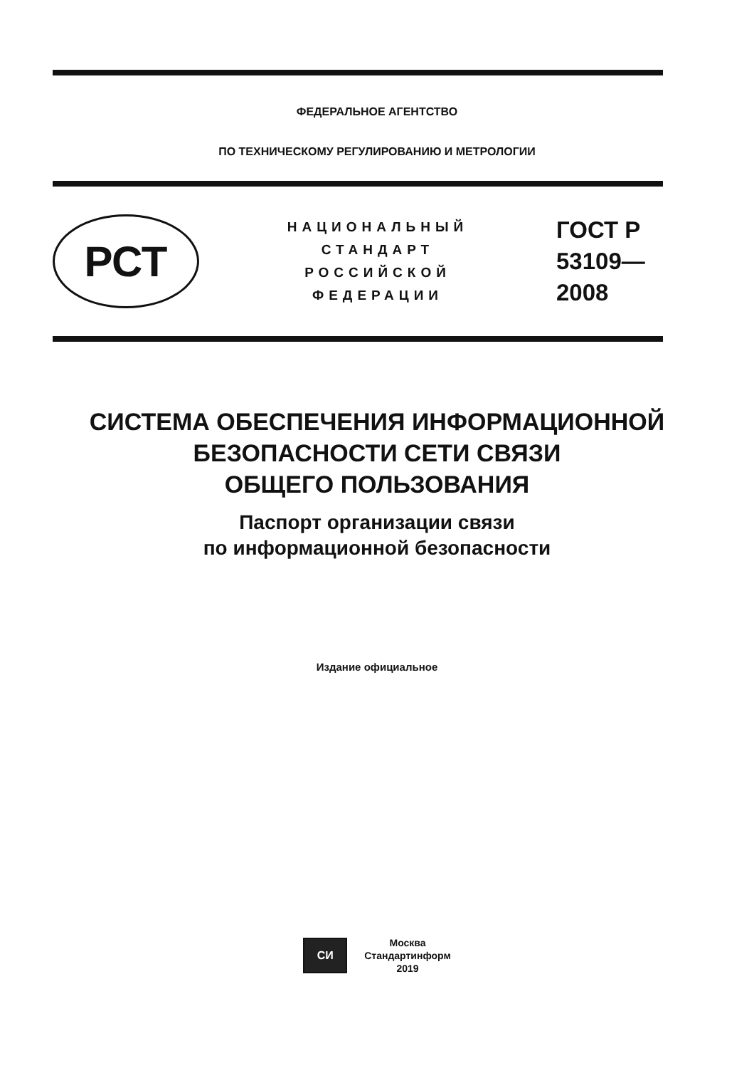ФЕДЕРАЛЬНОЕ АГЕНТСТВО
ПО ТЕХНИЧЕСКОМУ РЕГУЛИРОВАНИЮ И МЕТРОЛОГИИ
РСТ
НАЦИОНАЛЬНЫЙ
СТАНДАРТ
РОССИЙСКОЙ
ФЕДЕРАЦИИ
ГОСТ Р
53109—
2008
СИСТЕМА ОБЕСПЕЧЕНИЯ ИНФОРМАЦИОННОЙ
БЕЗОПАСНОСТИ СЕТИ СВЯЗИ
ОБЩЕГО ПОЛЬЗОВАНИЯ
Паспорт организации связи
по информационной безопасности
Издание официальное
СИ
Москва
Стандартинформ
2019